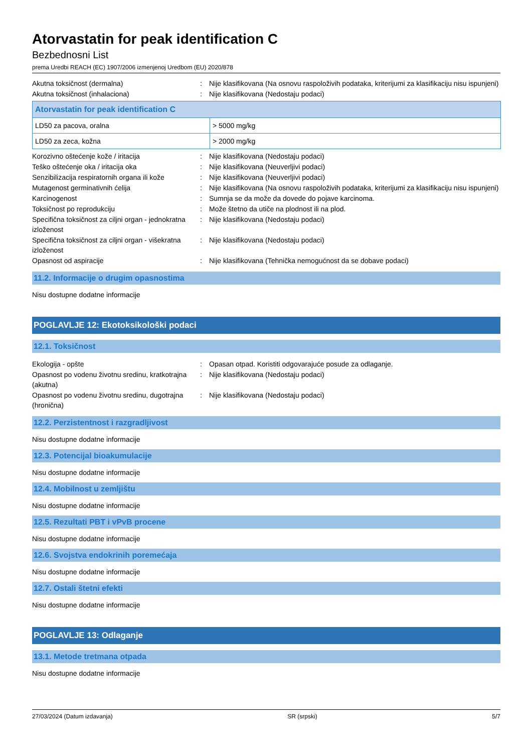Atorvastatin for peak identification C
Bezbednosni List
prema Uredbi REACH (EC) 1907/2006 izmenjenoj Uredbom (EU) 2020/878
Akutna toksičnost (dermalna) : Nije klasifikovana (Na osnovu raspoloživih podataka, kriterijumi za klasifikaciju nisu ispunjeni)
Akutna toksičnost (inhalaciona) : Nije klasifikovana (Nedostaju podaci)
| Atorvastatin for peak identification C | |
| --- | --- |
| LD50 za pacova, oralna | > 5000 mg/kg |
| LD50 za zeca, kožna | > 2000 mg/kg |
Korozivno oštećenje kože / iritacija : Nije klasifikovana (Nedostaju podaci)
Teško oštećenje oka / iritacija oka : Nije klasifikovana (Neuverljivi podaci)
Senzibilizacija respiratornih organa ili kože
: Nije klasifikovana (Neuverljivi podaci)
Mutagenost germinativnih ćelija : Nije klasifikovana (Na osnovu raspoloživih podataka, kriterijumi za klasifikaciju nisu ispunjeni)
Karcinogenost : Sumnja se da može da dovede do pojave karcinoma.
Toksičnost po reprodukciju : Može štetno da utiče na plodnost ili na plod.
Specifična toksičnost za ciljni organ - jednokratna izloženost
: Nije klasifikovana (Nedostaju podaci)
Specifična toksičnost za ciljni organ - višekratna izloženost
: Nije klasifikovana (Nedostaju podaci)
Opasnost od aspiracije : Nije klasifikovana (Tehnička nemogućnost da se dobave podaci)
11.2. Informacije o drugim opasnostima
Nisu dostupne dodatne informacije
POGLAVLJE 12: Ekotoksikološki podaci
12.1. Toksičnost
Ekologija - opšte : Opasan otpad. Koristiti odgovarajuće posude za odlaganje.
Opasnost po vodenu životnu sredinu, kratkotrajna (akutna)
: Nije klasifikovana (Nedostaju podaci)
Opasnost po vodenu životnu sredinu, dugotrajna (hronična)
: Nije klasifikovana (Nedostaju podaci)
12.2. Perzistentnost i razgradljivost
Nisu dostupne dodatne informacije
12.3. Potencijal bioakumulacije
Nisu dostupne dodatne informacije
12.4. Mobilnost u zemljištu
Nisu dostupne dodatne informacije
12.5. Rezultati PBT i vPvB procene
Nisu dostupne dodatne informacije
12.6. Svojstva endokrinih poremećaja
Nisu dostupne dodatne informacije
12.7. Ostali štetni efekti
Nisu dostupne dodatne informacije
POGLAVLJE 13: Odlaganje
13.1. Metode tretmana otpada
Nisu dostupne dodatne informacije
27/03/2024 (Datum izdavanja) SR (srpski) 5/7